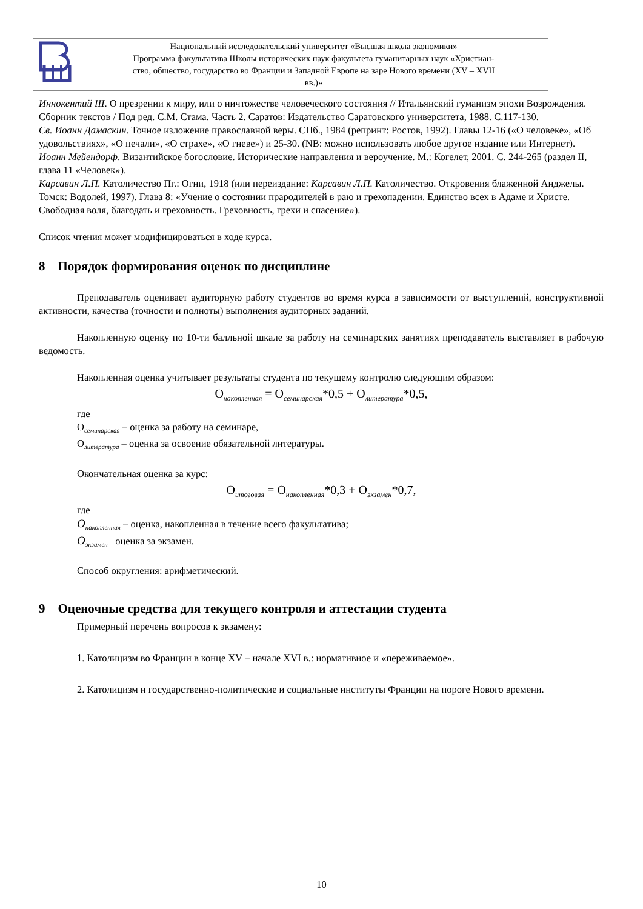Национальный исследовательский университет «Высшая школа экономики»
Программа факультатива Школы исторических наук факультета гуманитарных наук «Христиан-
ство, общество, государство во Франции и Западной Европе на заре Нового времени (XV – XVII
вв.)»
Иннокентий III. О презрении к миру, или о ничтожестве человеческого состояния // Итальянский гуманизм эпохи Возрождения. Сборник текстов / Под ред. С.М. Стама. Часть 2. Саратов: Издательство Саратовского университета, 1988. С.117-130.
Св. Иоанн Дамаскин. Точное изложение православной веры. СПб., 1984 (репринт: Ростов, 1992). Главы 12-16 («О человеке», «Об удовольствиях», «О печали», «О страхе», «О гневе») и 25-30. (NB: можно использовать любое другое издание или Интернет).
Иоанн Мейендорф. Византийское богословие. Исторические направления и вероучение. М.: Когелет, 2001. С. 244-265 (раздел II, глава 11 «Человек»).
Карсавин Л.П. Католичество Пг.: Огни, 1918 (или переиздание: Карсавин Л.П. Католичество. Откровения блаженной Анджелы. Томск: Водолей, 1997). Глава 8: «Учение о состоянии прародителей в раю и грехопадении. Единство всех в Адаме и Христе. Свободная воля, благодать и греховность. Греховность, грехи и спасение»).
Список чтения может модифицироваться в ходе курса.
8 Порядок формирования оценок по дисциплине
Преподаватель оценивает аудиторную работу студентов во время курса в зависимости от выступлений, конструктивной активности, качества (точности и полноты) выполнения аудиторных заданий.
Накопленную оценку по 10-ти балльной шкале за работу на семинарских занятиях преподаватель выставляет в рабочую ведомость.
Накопленная оценка учитывает результаты студента по текущему контролю следующим образом:
O<sub>накопленная</sub> = O<sub>семинарская</sub>*0,5 + O<sub>литература</sub>*0,5,
где
O<sub>семинарская</sub> – оценка за работу на семинаре,
O<sub>литература</sub> – оценка за освоение обязательной литературы.
Окончательная оценка за курс:
O<sub>итоговая</sub> = O<sub>накопленная</sub>*0,3 + O<sub>экзамен</sub>*0,7,
где
O<sub>накопленная</sub> – оценка, накопленная в течение всего факультатива;
O<sub>экзамен –</sub> оценка за экзамен.
Способ округления: арифметический.
9 Оценочные средства для текущего контроля и аттестации студента
Примерный перечень вопросов к экзамену:
1. Католицизм во Франции в конце XV – начале XVI в.: нормативное и «переживаемое».
2. Католицизм и государственно-политические и социальные институты Франции на пороге Нового времени.
10